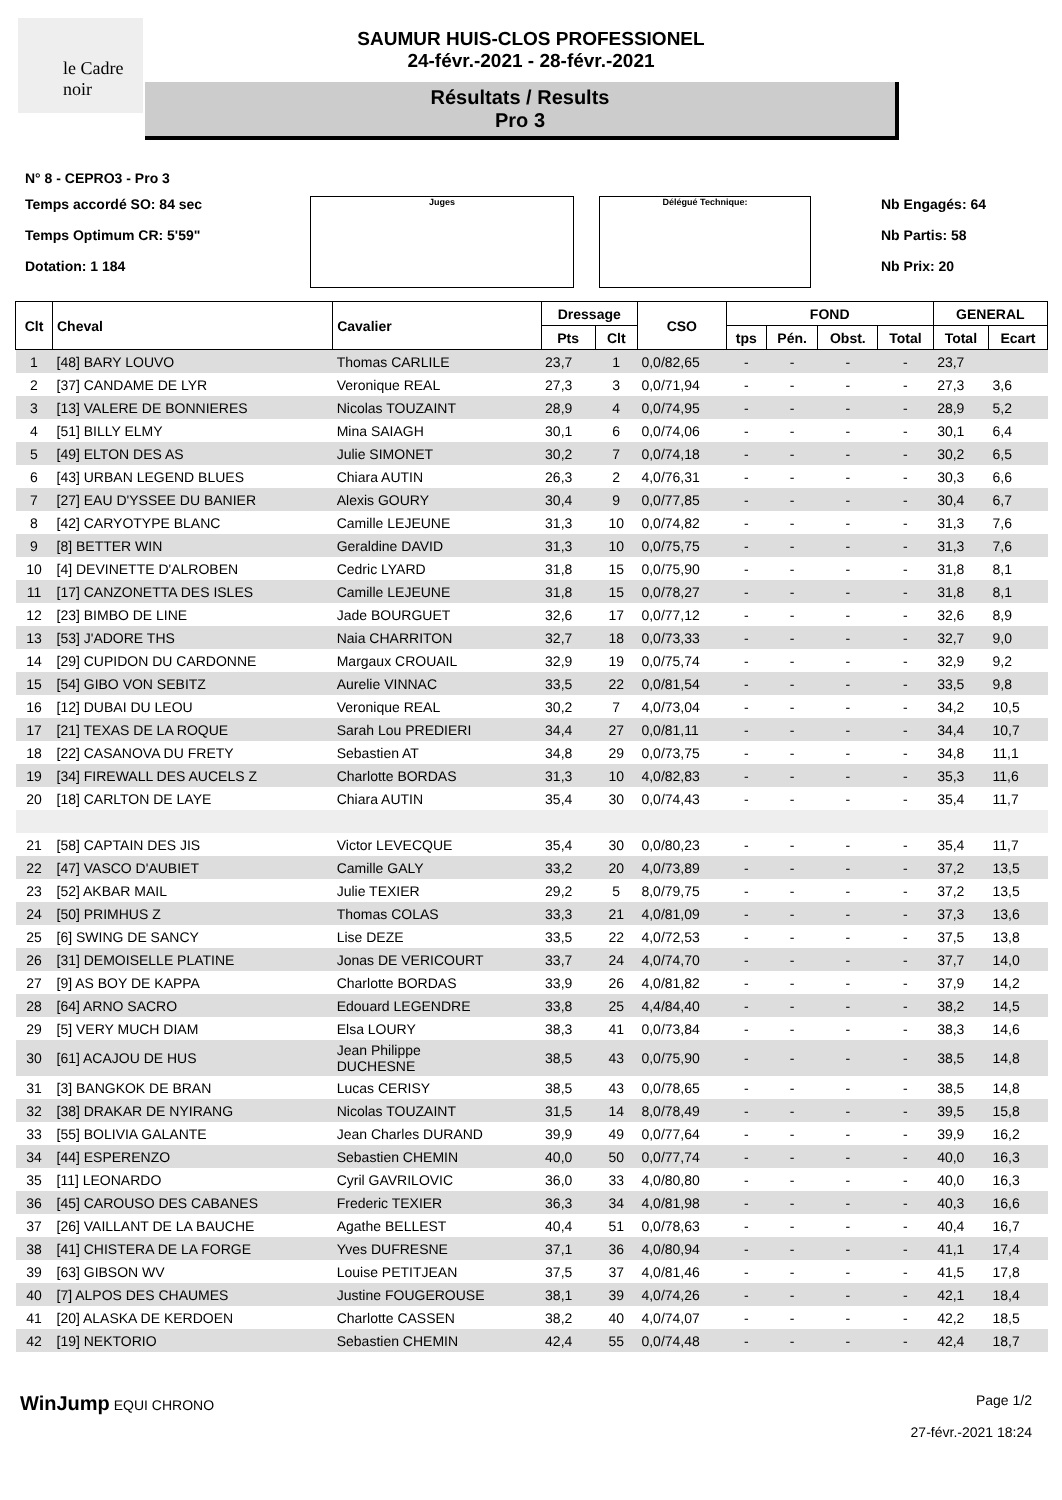le Cadre noir
SAUMUR HUIS-CLOS PROFESSIONEL
24-févr.-2021 - 28-févr.-2021
Résultats / Results
Pro 3
N° 8 - CEPRO3 - Pro 3
Temps accordé SO: 84 sec
Temps Optimum CR: 5'59"
Dotation: 1 184
Juges Délégué Technique:
Nb Engagés: 64
Nb Partis: 58
Nb Prix: 20
| Clt | Cheval | Cavalier | Dressage | | CSO | FOND | | | | GENERAL | |
| --- | --- | --- | --- | --- | --- | --- | --- | --- | --- | --- | --- |
| | | | Pts | Clt | | tps | Pén. | Obst. | Total | Total | Ecart |
| 1 | [48] BARY LOUVO | Thomas CARLILE | 23,7 | 1 | 0,0/82,65 | - | - | - | - | 23,7 | |
| 2 | [37] CANDAME DE LYR | Veronique REAL | 27,3 | 3 | 0,0/71,94 | - | - | - | - | 27,3 | 3,6 |
| 3 | [13] VALERE DE BONNIERES | Nicolas TOUZAINT | 28,9 | 4 | 0,0/74,95 | - | - | - | - | 28,9 | 5,2 |
| 4 | [51] BILLY ELMY | Mina SAIAGH | 30,1 | 6 | 0,0/74,06 | - | - | - | - | 30,1 | 6,4 |
| 5 | [49] ELTON DES AS | Julie SIMONET | 30,2 | 7 | 0,0/74,18 | - | - | - | - | 30,2 | 6,5 |
| 6 | [43] URBAN LEGEND BLUES | Chiara AUTIN | 26,3 | 2 | 4,0/76,31 | - | - | - | - | 30,3 | 6,6 |
| 7 | [27] EAU D'YSSEE DU BANIER | Alexis GOURY | 30,4 | 9 | 0,0/77,85 | - | - | - | - | 30,4 | 6,7 |
| 8 | [42] CARYOTYPE BLANC | Camille LEJEUNE | 31,3 | 10 | 0,0/74,82 | - | - | - | - | 31,3 | 7,6 |
| 9 | [8] BETTER WIN | Geraldine DAVID | 31,3 | 10 | 0,0/75,75 | - | - | - | - | 31,3 | 7,6 |
| 10 | [4] DEVINETTE D'ALROBEN | Cedric LYARD | 31,8 | 15 | 0,0/75,90 | - | - | - | - | 31,8 | 8,1 |
| 11 | [17] CANZONETTA DES ISLES | Camille LEJEUNE | 31,8 | 15 | 0,0/78,27 | - | - | - | - | 31,8 | 8,1 |
| 12 | [23] BIMBO DE LINE | Jade BOURGUET | 32,6 | 17 | 0,0/77,12 | - | - | - | - | 32,6 | 8,9 |
| 13 | [53] J'ADORE THS | Naia CHARRITON | 32,7 | 18 | 0,0/73,33 | - | - | - | - | 32,7 | 9,0 |
| 14 | [29] CUPIDON DU CARDONNE | Margaux CROUAIL | 32,9 | 19 | 0,0/75,74 | - | - | - | - | 32,9 | 9,2 |
| 15 | [54] GIBO VON SEBITZ | Aurelie VINNAC | 33,5 | 22 | 0,0/81,54 | - | - | - | - | 33,5 | 9,8 |
| 16 | [12] DUBAI DU LEOU | Veronique REAL | 30,2 | 7 | 4,0/73,04 | - | - | - | - | 34,2 | 10,5 |
| 17 | [21] TEXAS DE LA ROQUE | Sarah Lou PREDIERI | 34,4 | 27 | 0,0/81,11 | - | - | - | - | 34,4 | 10,7 |
| 18 | [22] CASANOVA DU FRETY | Sebastien AT | 34,8 | 29 | 0,0/73,75 | - | - | - | - | 34,8 | 11,1 |
| 19 | [34] FIREWALL DES AUCELS Z | Charlotte BORDAS | 31,3 | 10 | 4,0/82,83 | - | - | - | - | 35,3 | 11,6 |
| 20 | [18] CARLTON DE LAYE | Chiara AUTIN | 35,4 | 30 | 0,0/74,43 | - | - | - | - | 35,4 | 11,7 |
| 21 | [58] CAPTAIN DES JIS | Victor LEVECQUE | 35,4 | 30 | 0,0/80,23 | - | - | - | - | 35,4 | 11,7 |
| 22 | [47] VASCO D'AUBIET | Camille GALY | 33,2 | 20 | 4,0/73,89 | - | - | - | - | 37,2 | 13,5 |
| 23 | [52] AKBAR MAIL | Julie TEXIER | 29,2 | 5 | 8,0/79,75 | - | - | - | - | 37,2 | 13,5 |
| 24 | [50] PRIMHUS Z | Thomas COLAS | 33,3 | 21 | 4,0/81,09 | - | - | - | - | 37,3 | 13,6 |
| 25 | [6] SWING DE SANCY | Lise DEZE | 33,5 | 22 | 4,0/72,53 | - | - | - | - | 37,5 | 13,8 |
| 26 | [31] DEMOISELLE PLATINE | Jonas DE VERICOURT | 33,7 | 24 | 4,0/74,70 | - | - | - | - | 37,7 | 14,0 |
| 27 | [9] AS BOY DE KAPPA | Charlotte BORDAS | 33,9 | 26 | 4,0/81,82 | - | - | - | - | 37,9 | 14,2 |
| 28 | [64] ARNO SACRO | Edouard LEGENDRE | 33,8 | 25 | 4,4/84,40 | - | - | - | - | 38,2 | 14,5 |
| 29 | [5] VERY MUCH DIAM | Elsa LOURY | 38,3 | 41 | 0,0/73,84 | - | - | - | - | 38,3 | 14,6 |
| 30 | [61] ACAJOU DE HUS | Jean Philippe DUCHESNE | 38,5 | 43 | 0,0/75,90 | - | - | - | - | 38,5 | 14,8 |
| 31 | [3] BANGKOK DE BRAN | Lucas CERISY | 38,5 | 43 | 0,0/78,65 | - | - | - | - | 38,5 | 14,8 |
| 32 | [38] DRAKAR DE NYIRANG | Nicolas TOUZAINT | 31,5 | 14 | 8,0/78,49 | - | - | - | - | 39,5 | 15,8 |
| 33 | [55] BOLIVIA GALANTE | Jean Charles DURAND | 39,9 | 49 | 0,0/77,64 | - | - | - | - | 39,9 | 16,2 |
| 34 | [44] ESPERENZO | Sebastien CHEMIN | 40,0 | 50 | 0,0/77,74 | - | - | - | - | 40,0 | 16,3 |
| 35 | [11] LEONARDO | Cyril GAVRILOVIC | 36,0 | 33 | 4,0/80,80 | - | - | - | - | 40,0 | 16,3 |
| 36 | [45] CAROUSO DES CABANES | Frederic TEXIER | 36,3 | 34 | 4,0/81,98 | - | - | - | - | 40,3 | 16,6 |
| 37 | [26] VAILLANT DE LA BAUCHE | Agathe BELLEST | 40,4 | 51 | 0,0/78,63 | - | - | - | - | 40,4 | 16,7 |
| 38 | [41] CHISTERA DE LA FORGE | Yves DUFRESNE | 37,1 | 36 | 4,0/80,94 | - | - | - | - | 41,1 | 17,4 |
| 39 | [63] GIBSON WV | Louise PETITJEAN | 37,5 | 37 | 4,0/81,46 | - | - | - | - | 41,5 | 17,8 |
| 40 | [7] ALPOS DES CHAUMES | Justine FOUGEROUSE | 38,1 | 39 | 4,0/74,26 | - | - | - | - | 42,1 | 18,4 |
| 41 | [20] ALASKA DE KERDOEN | Charlotte CASSEN | 38,2 | 40 | 4,0/74,07 | - | - | - | - | 42,2 | 18,5 |
| 42 | [19] NEKTORIO | Sebastien CHEMIN | 42,4 | 55 | 0,0/74,48 | - | - | - | - | 42,4 | 18,7 |
WinJump EQUI CHRONO Page 1/2
27-févr.-2021 18:24